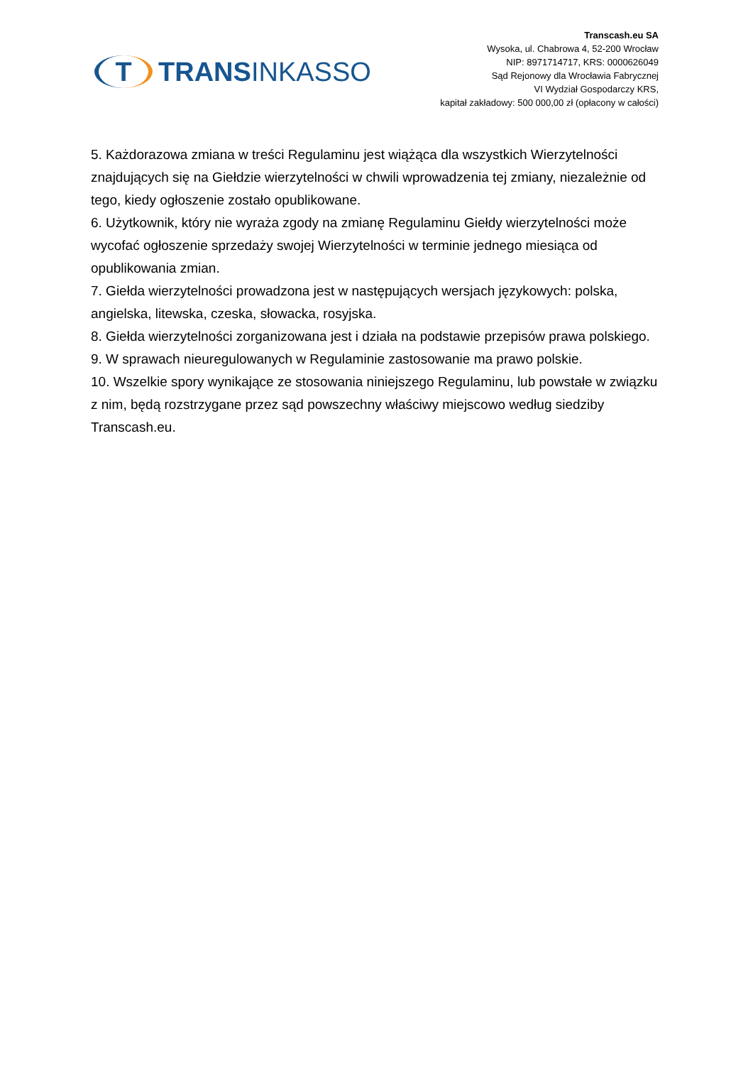T TRANSINKASSO
Transcash.eu SA
Wysoka, ul. Chabrowa 4, 52-200 Wrocław
NIP: 8971714717, KRS: 0000626049
Sąd Rejonowy dla Wrocławia Fabrycznej
VI Wydział Gospodarczy KRS,
kapitał zakładowy: 500 000,00 zł (opłacony w całości)
5. Każdorazowa zmiana w treści Regulaminu jest wiążąca dla wszystkich Wierzytelności znajdujących się na Giełdzie wierzytelności w chwili wprowadzenia tej zmiany, niezależnie od tego, kiedy ogłoszenie zostało opublikowane.
6. Użytkownik, który nie wyraża zgody na zmianę Regulaminu Giełdy wierzytelności może wycofać ogłoszenie sprzedaży swojej Wierzytelności w terminie jednego miesiąca od opublikowania zmian.
7. Giełda wierzytelności prowadzona jest w następujących wersjach językowych: polska, angielska, litewska, czeska, słowacka, rosyjska.
8. Giełda wierzytelności zorganizowana jest i działa na podstawie przepisów prawa polskiego.
9. W sprawach nieuregulowanych w Regulaminie zastosowanie ma prawo polskie.
10. Wszelkie spory wynikające ze stosowania niniejszego Regulaminu, lub powstałe w związku z nim, będą rozstrzygane przez sąd powszechny właściwy miejscowo według siedziby Transcash.eu.